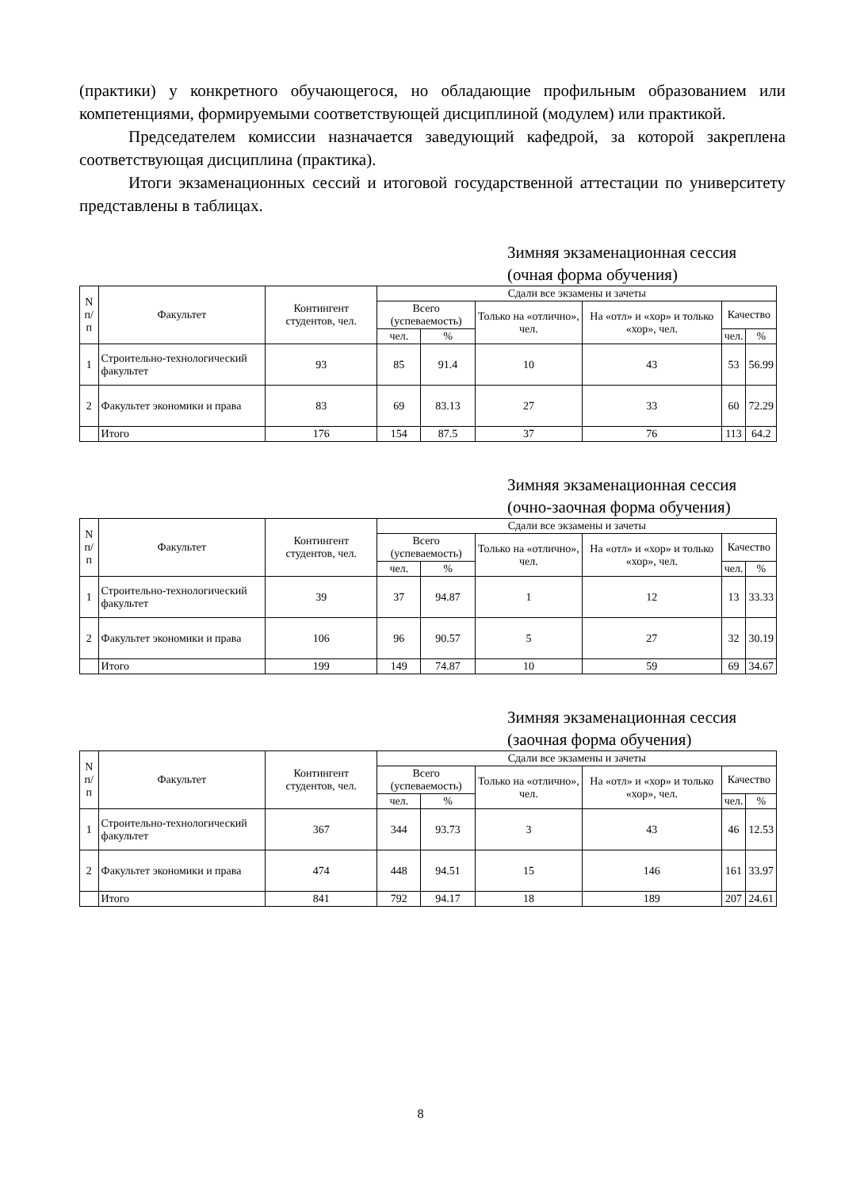(практики) у конкретного обучающегося, но обладающие профильным образованием или компетенциями, формируемыми соответствующей дисциплиной (модулем) или практикой.
Председателем комиссии назначается заведующий кафедрой, за которой закреплена соответствующая дисциплина (практика).
Итоги экзаменационных сессий и итоговой государственной аттестации по университету представлены в таблицах.
Зимняя экзаменационная сессия
(очная форма обучения)
| N п/п | Факультет | Контингент студентов, чел. | Сдали все экзамены и зачеты | | | | | |
| --- | --- | --- | --- | --- | --- | --- | --- | --- |
| | | | Всего (успеваемость) | | Только на «отлично», чел. | На «отл» и «хор» и только «хор», чел. | Качество | |
| | | | чел. | % | | | чел. | % |
| 1 | Строительно-технологический факультет | 93 | 85 | 91.4 | 10 | 43 | 53 | 56.99 |
| 2 | Факультет экономики и права | 83 | 69 | 83.13 | 27 | 33 | 60 | 72.29 |
| | Итого | 176 | 154 | 87.5 | 37 | 76 | 113 | 64.2 |
Зимняя экзаменационная сессия
(очно-заочная форма обучения)
| N п/п | Факультет | Контингент студентов, чел. | Сдали все экзамены и зачеты | | | | | |
| --- | --- | --- | --- | --- | --- | --- | --- | --- |
| | | | Всего (успеваемость) | | Только на «отлично», чел. | На «отл» и «хор» и только «хор», чел. | Качество | |
| | | | чел. | % | | | чел. | % |
| 1 | Строительно-технологический факультет | 39 | 37 | 94.87 | 1 | 12 | 13 | 33.33 |
| 2 | Факультет экономики и права | 106 | 96 | 90.57 | 5 | 27 | 32 | 30.19 |
| | Итого | 199 | 149 | 74.87 | 10 | 59 | 69 | 34.67 |
Зимняя экзаменационная сессия
(заочная форма обучения)
| N п/п | Факультет | Контингент студентов, чел. | Сдали все экзамены и зачеты | | | | | |
| --- | --- | --- | --- | --- | --- | --- | --- | --- |
| | | | Всего (успеваемость) | | Только на «отлично», чел. | На «отл» и «хор» и только «хор», чел. | Качество | |
| | | | чел. | % | | | чел. | % |
| 1 | Строительно-технологический факультет | 367 | 344 | 93.73 | 3 | 43 | 46 | 12.53 |
| 2 | Факультет экономики и права | 474 | 448 | 94.51 | 15 | 146 | 161 | 33.97 |
| | Итого | 841 | 792 | 94.17 | 18 | 189 | 207 | 24.61 |
8